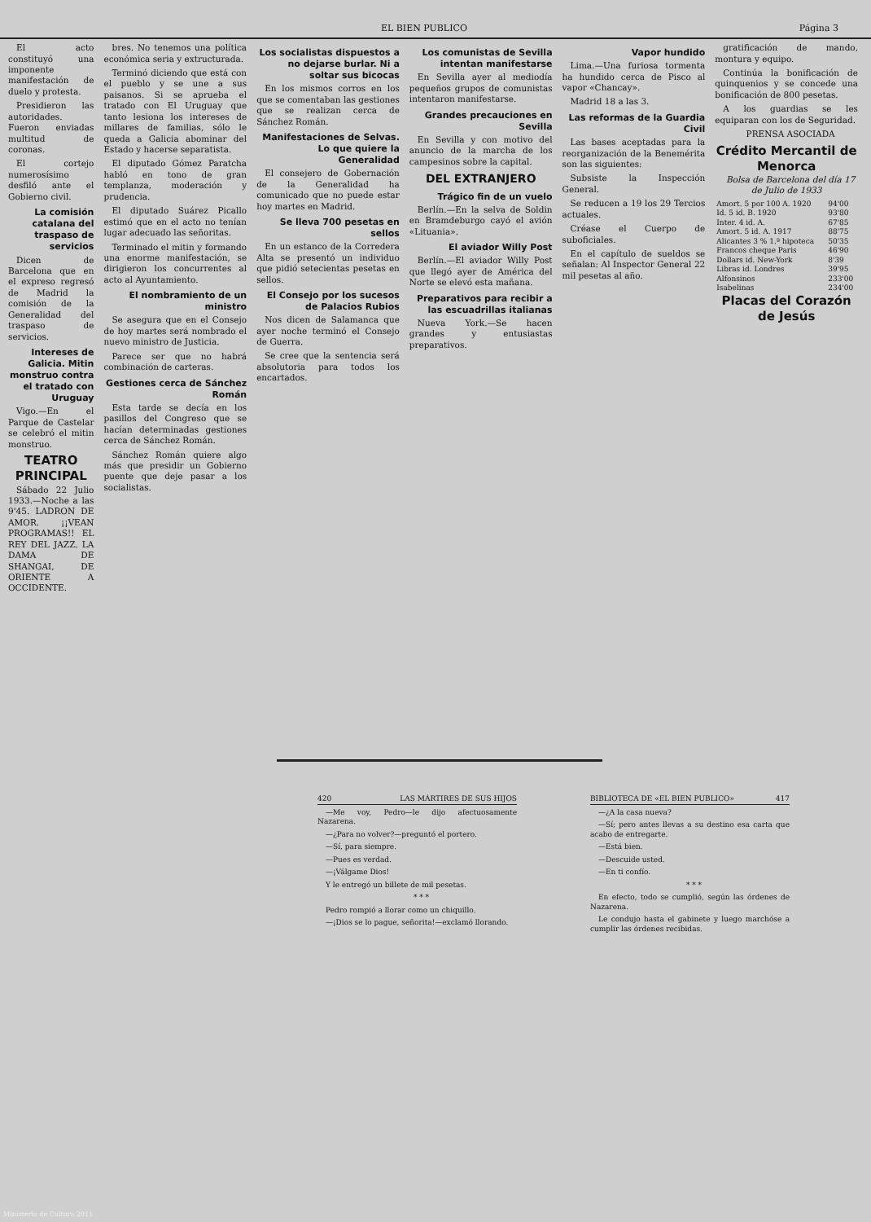EL BIEN PUBLICO Página 3
El acto constituyó una imponente manifestación de duelo y protesta.
Presidieron las autoridades. Fueron enviadas multitud de coronas.
El cortejo numerosísimo desfiló ante el Gobierno civil.
La comisión catalana del traspaso de servicios
Dicen de Barcelona que en el expreso regresó de Madrid la comisión de la Generalidad del traspaso de servicios.
Intereses de Galicia. Mitin monstruo contra el tratado con Uruguay
Vigo.—En el Parque de Castelar se celebró el mitin monstruo.
TEATRO PRINCIPAL
Sábado 22 Julio 1933.—Noche a las 9'45. LADRON DE AMOR. ¡¡VEAN PROGRAMAS!! EL REY DEL JAZZ. LA DAMA DE SHANGAI, DE ORIENTE A OCCIDENTE.
bres. No tenemos una política económica seria y extructurada.
Terminó diciendo que está con el pueblo y se une a sus paisanos. Si se aprueba el tratado con El Uruguay que tanto lesiona los intereses de millares de familias, sólo le queda a Galicia abominar del Estado y hacerse separatista.
El diputado Gómez Paratcha habló en tono de gran templanza, moderación y prudencia.
El diputado Suárez Picallo estimó que en el acto no tenían lugar adecuado las señoritas.
Terminado el mitin y formando una enorme manifestación, se dirigieron los concurrentes al acto al Ayuntamiento.
El nombramiento de un ministro
Se asegura que en el Consejo de hoy martes será nombrado el nuevo ministro de Justicia.
Parece ser que no habrá combinación de carteras.
Gestiones cerca de Sánchez Román
Esta tarde se decía en los pasillos del Congreso que se hacían determinadas gestiones cerca de Sánchez Román.
Sánchez Román quiere algo más que presidir un Gobierno puente que deje pasar a los socialistas.
Los socialistas dispuestos a no dejarse burlar. Ni a soltar sus bicocas
En los mismos corros en los que se comentaban las gestiones que se realizan cerca de Sánchez Román.
Manifestaciones de Selvas. Lo que quiere la Generalidad
El consejero de Gobernación de la Generalidad ha comunicado que no puede estar hoy martes en Madrid.
Se lleva 700 pesetas en sellos
En un estanco de la Corredera Alta se presentó un individuo que pidió setecientas pesetas en sellos.
El Consejo por los sucesos de Palacios Rubios
Nos dicen de Salamanca que ayer noche terminó el Consejo de Guerra.
Se cree que la sentencia será absolutoria para todos los encartados.
Los comunistas de Sevilla intentan manifestarse
En Sevilla ayer al mediodía pequeños grupos de comunistas intentaron manifestarse.
Grandes precauciones en Sevilla
En Sevilla y con motivo del anuncio de la marcha de los campesinos sobre la capital.
DEL EXTRANJERO
Trágico fin de un vuelo
Berlín.—En la selva de Soldin en Bramdeburgo cayó el avión «Lituania».
El aviador Willy Post
Berlín.—El aviador Willy Post que llegó ayer de América del Norte se elevó esta mañana.
Preparativos para recibir a las escuadrillas italianas
Nueva York.—Se hacen grandes y entusiastas preparativos.
Vapor hundido
Lima.—Una furiosa tormenta ha hundido cerca de Pisco al vapor «Chancay».
Madrid 18 a las 3.
Las reformas de la Guardia Civil
Las bases aceptadas para la reorganización de la Benemérita son las siguientes:
Subsiste la Inspección General.
Se reducen a 19 los 29 Tercios actuales.
Créase el Cuerpo de suboficiales.
En el capítulo de sueldos se señalan: Al Inspector General 22 mil pesetas al año.
gratificación de mando, montura y equipo.
Continúa la bonificación de quinquenios y se concede una bonificación de 800 pesetas.
A los guardias se les equiparan con los de Seguridad.
PRENSA ASOCIADA
Crédito Mercantil de Menorca
Bolsa de Barcelona del día 17 de Julio de 1933
| Amort. 5 por 100 A. 1920 | 94'00 |
| Id. 5 id. B. 1920 | 93'80 |
| Inter. 4 id. A. | 67'85 |
| Amort. 5 id. A. 1917 | 88'75 |
| Alicantes 3 % 1.ª hipoteca | 50'35 |
| Francos cheque Paris | 46'90 |
| Dollars id. New-York | 8'39 |
| Libras id. Londres | 39'95 |
| Alfonsinos | 233'00 |
| Isabelinas | 234'00 |
Placas del Corazón de Jesús
420 LAS MÁRTIRES DE SUS HIJOS
—Me voy, Pedro—le dijo afectuosamente Nazarena.
—¿Para no volver?—preguntó el portero.
—Sí, para siempre.
—Pues es verdad.
—¡Válgame Dios!
Y le entregó un billete de mil pesetas.
* * *
Pedro rompió a llorar como un chiquillo.
—¡Dios se lo pague, señorita!—exclamó llorando.
BIBLIOTECA DE «EL BIEN PUBLICO» 417
—¿A la casa nueva?
—Sí; pero antes llevas a su destino esa carta que acabo de entregarte.
—Está bien.
—Descuide usted.
—En ti confío.
* * *
En efecto, todo se cumplió, según las órdenes de Nazarena.
Le condujo hasta el gabinete y luego marchóse a cumplir las órdenes recibidas.
Ministerio de Cultura 2011